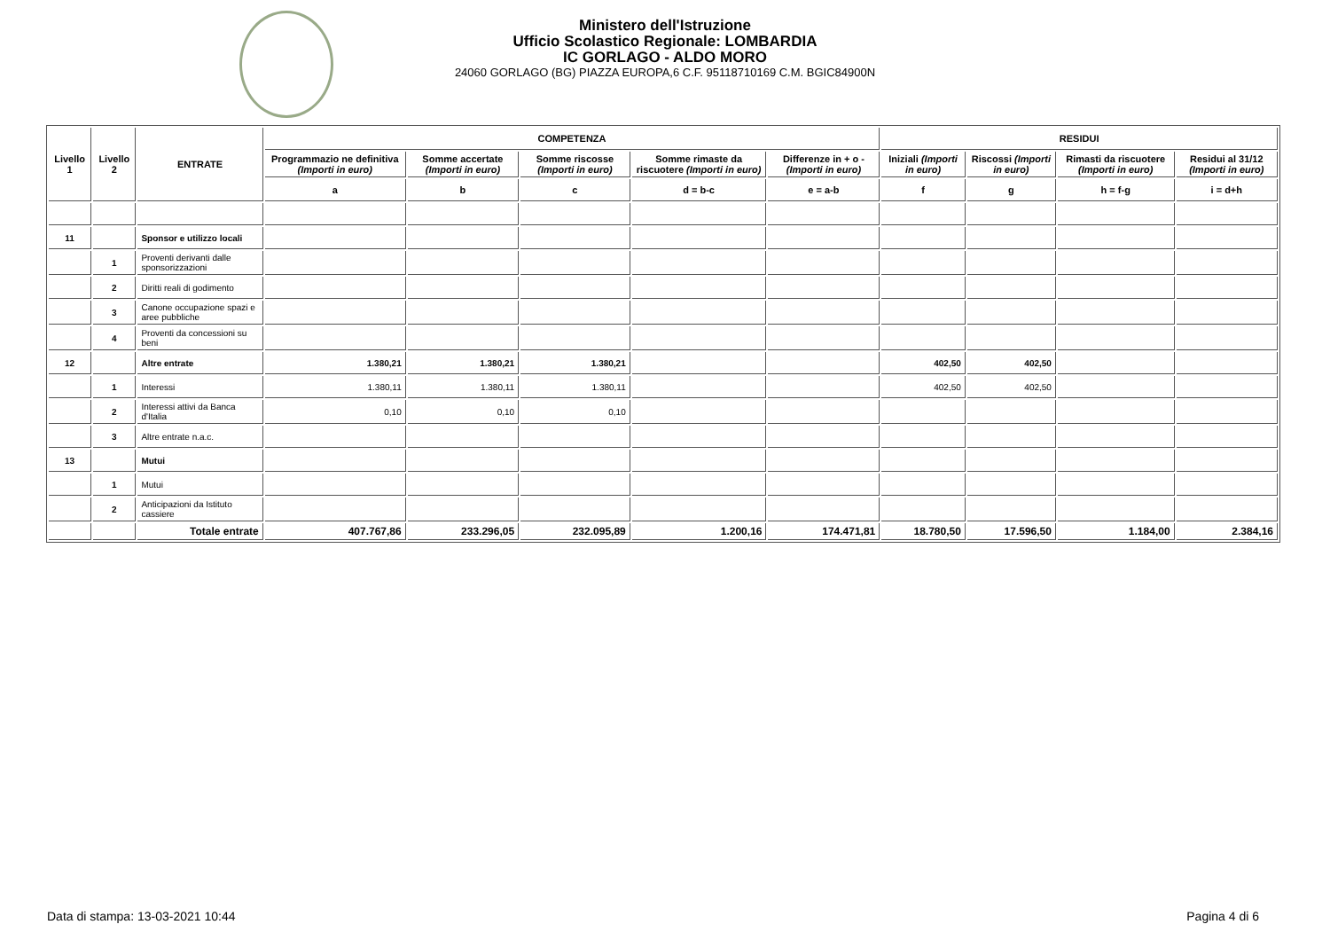Ministero dell'Istruzione
Ufficio Scolastico Regionale: LOMBARDIA
IC GORLAGO - ALDO MORO
24060 GORLAGO (BG) PIAZZA EUROPA,6 C.F. 95118710169 C.M. BGIC84900N
| Livello 1 | Livello 2 | ENTRATE | COMPETENZA | | | | | RESIDUI | | | |
| --- | --- | --- | --- | --- | --- | --- | --- | --- | --- | --- | --- |
| | | | Programmazio ne definitiva (Importi in euro) | Somme accertate (Importi in euro) | Somme riscosse (Importi in euro) | Somme rimaste da riscuotere (Importi in euro) | Differenze in + o - (Importi in euro) | Iniziali (Importi in euro) | Riscossi (Importi in euro) | Rimasti da riscuotere (Importi in euro) | Residui al 31/12 (Importi in euro) |
| | | | a | b | c | d = b-c | e = a-b | f | g | h = f-g | i = d+h |
| 11 | | Sponsor e utilizzo locali | | | | | | | | | |
| | 1 | Proventi derivanti dalle sponsorizzazioni | | | | | | | | | |
| | 2 | Diritti reali di godimento | | | | | | | | | |
| | 3 | Canone occupazione spazi e aree pubbliche | | | | | | | | | |
| | 4 | Proventi da concessioni su beni | | | | | | | | | |
| 12 | | Altre entrate | 1.380,21 | 1.380,21 | 1.380,21 | | | 402,50 | 402,50 | | |
| | 1 | Interessi | 1.380,11 | 1.380,11 | 1.380,11 | | | 402,50 | 402,50 | | |
| | 2 | Interessi attivi da Banca d'Italia | 0,10 | 0,10 | 0,10 | | | | | | |
| | 3 | Altre entrate n.a.c. | | | | | | | | | |
| 13 | | Mutui | | | | | | | | | |
| | 1 | Mutui | | | | | | | | | |
| | 2 | Anticipazioni da Istituto cassiere | | | | | | | | | |
| | | Totale entrate | 407.767,86 | 233.296,05 | 232.095,89 | 1.200,16 | 174.471,81 | 18.780,50 | 17.596,50 | 1.184,00 | 2.384,16 |
Data di stampa: 13-03-2021 10:44
Pagina 4 di 6